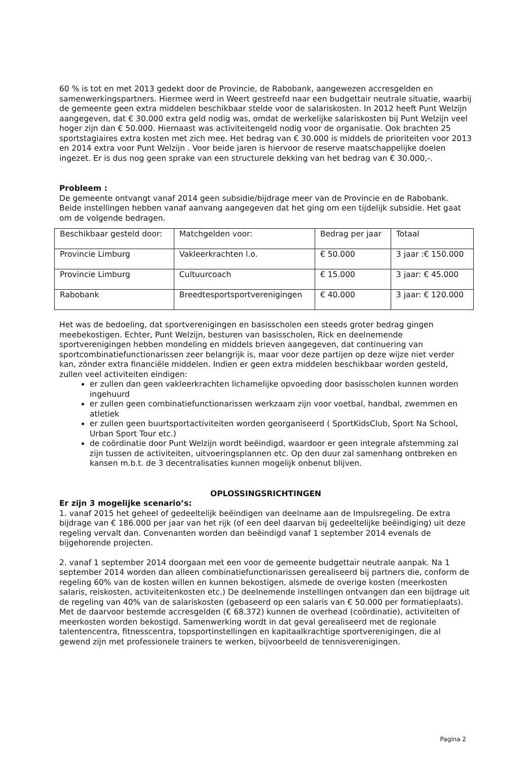60 % is tot en met 2013 gedekt door de Provincie, de Rabobank, aangewezen accresgelden en samenwerkingspartners. Hiermee werd in Weert gestreefd naar een budgettair neutrale situatie, waarbij de gemeente geen extra middelen beschikbaar stelde voor de salariskosten. In 2012 heeft Punt Welzijn aangegeven, dat € 30.000 extra geld nodig was, omdat de werkelijke salariskosten bij Punt Welzijn veel hoger zijn dan € 50.000. Hiernaast was activiteitengeld nodig voor de organisatie. Ook brachten 25 sportstagiaires extra kosten met zich mee. Het bedrag van € 30.000 is middels de prioriteiten voor 2013 en 2014 extra voor Punt Welzijn . Voor beide jaren is hiervoor de reserve maatschappelijke doelen ingezet. Er is dus nog geen sprake van een structurele dekking van het bedrag van € 30.000,-.
Probleem :
De gemeente ontvangt vanaf 2014 geen subsidie/bijdrage meer van de Provincie en de Rabobank. Beide instellingen hebben vanaf aanvang aangegeven dat het ging om een tijdelijk subsidie. Het gaat om de volgende bedragen.
| Beschikbaar gesteld door: | Matchgelden voor: | Bedrag per jaar | Totaal |
| Provincie Limburg | Vakleerkrachten l.o. | € 50.000 | 3 jaar :€ 150.000 |
| Provincie Limburg | Cultuurcoach | € 15.000 | 3 jaar: € 45.000 |
| Rabobank | Breedtesportsportverenigingen | € 40.000 | 3 jaar: € 120.000 |
Het was de bedoeling, dat sportverenigingen en basisscholen een steeds groter bedrag gingen meebekostigen. Echter, Punt Welzijn, besturen van basisscholen, Rick en deelnemende sportverenigingen hebben mondeling en middels brieven aangegeven, dat continuering van sportcombinatiefunctionarissen zeer belangrijk is, maar voor deze partijen op deze wijze niet verder kan, zónder extra financiële middelen. Indien er geen extra middelen beschikbaar worden gesteld, zullen veel activiteiten eindigen:
er zullen dan geen vakleerkrachten lichamelijke opvoeding door basisscholen kunnen worden ingehuurd
er zullen geen combinatiefunctionarissen werkzaam zijn voor voetbal, handbal, zwemmen en atletiek
er zullen geen buurtsportactiviteiten worden georganiseerd ( SportKidsClub, Sport Na School, Urban Sport Tour etc.)
de coördinatie door Punt Welzijn wordt beëindigd, waardoor er geen integrale afstemming zal zijn tussen de activiteiten, uitvoeringsplannen etc. Op den duur zal samenhang ontbreken en kansen m.b.t. de 3 decentralisaties kunnen mogelijk onbenut blijven.
OPLOSSINGSRICHTINGEN
Er zijn 3 mogelijke scenario’s:
1. vanaf 2015 het geheel of gedeeltelijk beëindigen van deelname aan de Impulsregeling. De extra bijdrage van € 186.000 per jaar van het rijk (of een deel daarvan bij gedeeltelijke beëindiging) uit deze regeling vervalt dan. Convenanten worden dan beëindigd vanaf 1 september 2014 evenals de bijgehorende projecten.
2. vanaf 1 september 2014 doorgaan met een voor de gemeente budgettair neutrale aanpak. Na 1 september 2014 worden dan alleen combinatiefunctionarissen gerealiseerd bij partners die, conform de regeling 60% van de kosten willen en kunnen bekostigen, alsmede de overige kosten (meerkosten salaris, reiskosten, activiteitenkosten etc.) De deelnemende instellingen ontvangen dan een bijdrage uit de regeling van 40% van de salariskosten (gebaseerd op een salaris van € 50.000 per formatieplaats). Met de daarvoor bestemde accresgelden (€ 68.372) kunnen de overhead (coördinatie), activiteiten of meerkosten worden bekostigd. Samenwerking wordt in dat geval gerealiseerd met de regionale talentencentra, fitnesscentra, topsportinstellingen en kapitaalkrachtige sportverenigingen, die al gewend zijn met professionele trainers te werken, bijvoorbeeld de tennisverenigingen.
Pagina 2